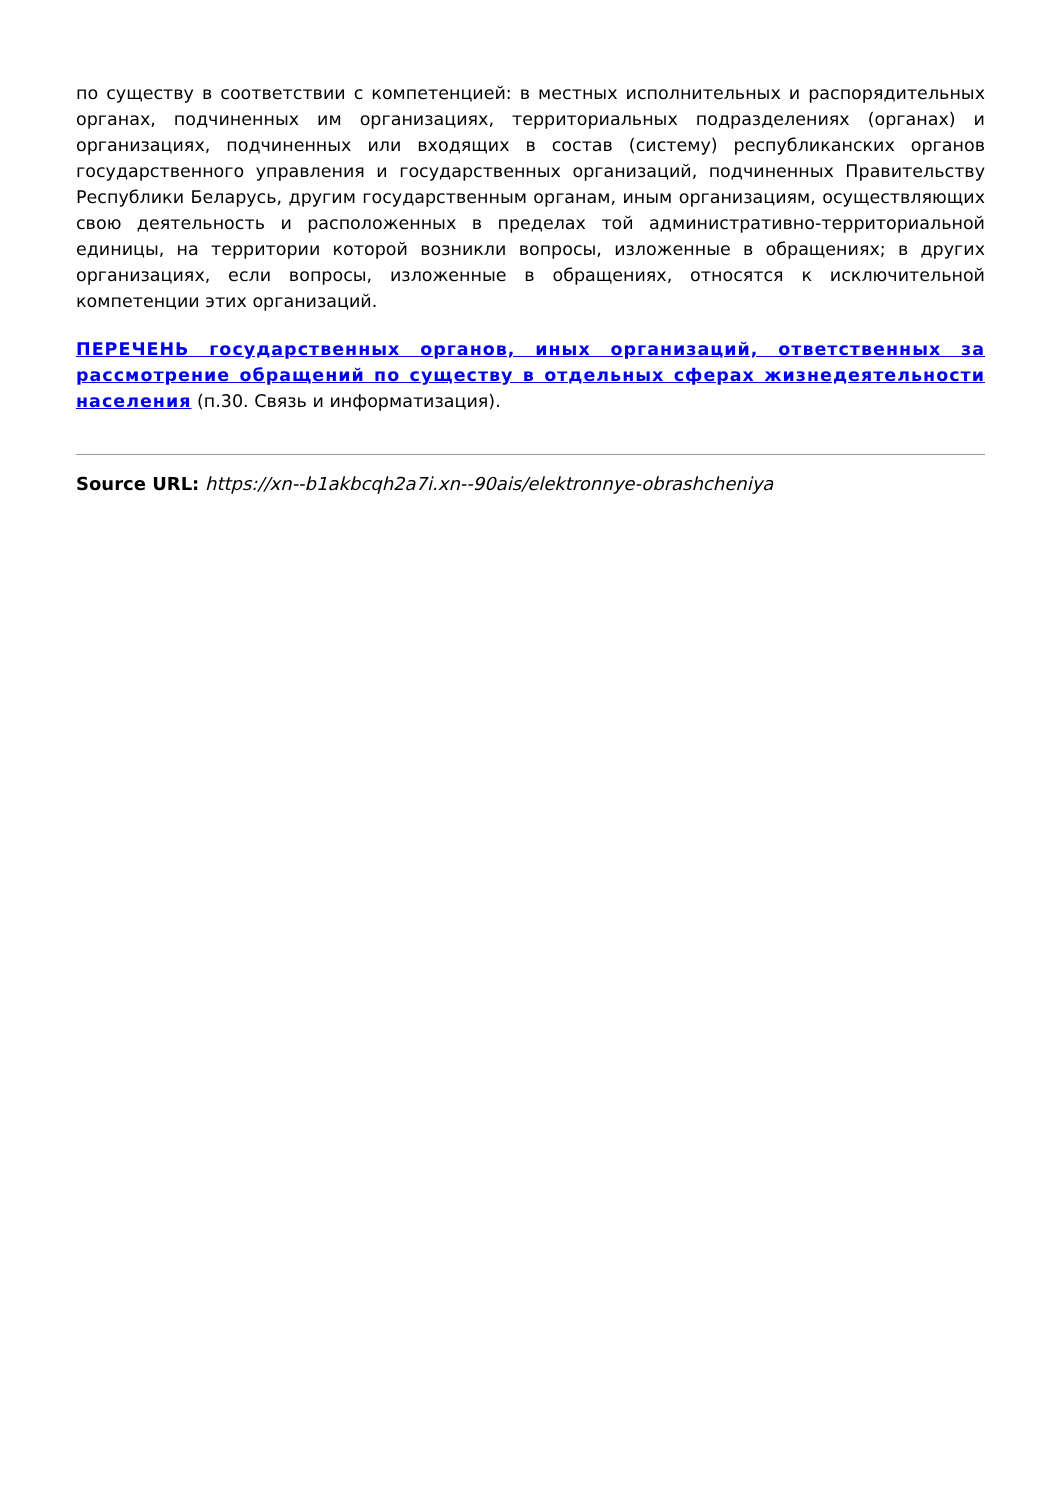по существу в соответствии с компетенцией: в местных исполнительных и распорядительных органах, подчиненных им организациях, территориальных подразделениях (органах) и организациях, подчиненных или входящих в состав (систему) республиканских органов государственного управления и государственных организаций, подчиненных Правительству Республики Беларусь, другим государственным органам, иным организациям, осуществляющих свою деятельность и расположенных в пределах той административно-территориальной единицы, на территории которой возникли вопросы, изложенные в обращениях; в других организациях, если вопросы, изложенные в обращениях, относятся к исключительной компетенции этих организаций.
ПЕРЕЧЕНЬ государственных органов, иных организаций, ответственных за рассмотрение обращений по существу в отдельных сферах жизнедеятельности населения (п.30. Связь и информатизация).
Source URL: https://xn--b1akbcqh2a7i.xn--90ais/elektronnye-obrashcheniya